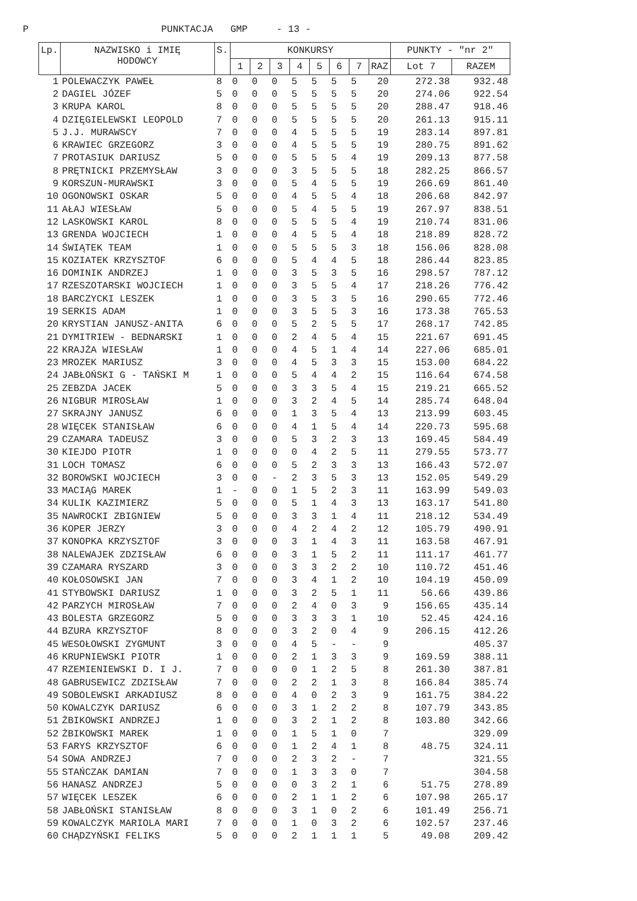P PUNKTACJA GMP - 13 -
| Lp. | NAZWISKO i IMIĘ HODOWCY | S. | KONKURSY | | | | | | | | PUNKTY - "nr 2" | |
| --- | --- | --- | --- | --- | --- | --- | --- | --- | --- | --- | --- | --- |
| | | | 1 | 2 | 3 | 4 | 5 | 6 | 7 | RAZ | Lot 7 | RAZEM |
| 1 | POLEWACZYK PAWEŁ | 8 | 0 | 0 | 0 | 5 | 5 | 5 | 5 | 20 | 272.38 | 932.48 |
| 2 | DAGIEL JÓZEF | 5 | 0 | 0 | 0 | 5 | 5 | 5 | 5 | 20 | 274.06 | 922.54 |
| 3 | KRUPA KAROL | 8 | 0 | 0 | 0 | 5 | 5 | 5 | 5 | 20 | 288.47 | 918.46 |
| 4 | DZIĘGIELEWSKI LEOPOLD | 7 | 0 | 0 | 0 | 5 | 5 | 5 | 5 | 20 | 261.13 | 915.11 |
| 5 | J.J. MURAWSCY | 7 | 0 | 0 | 0 | 4 | 5 | 5 | 5 | 19 | 283.14 | 897.81 |
| 6 | KRAWIEC GRZEGORZ | 3 | 0 | 0 | 0 | 4 | 5 | 5 | 5 | 19 | 280.75 | 891.62 |
| 7 | PROTASIUK DARIUSZ | 5 | 0 | 0 | 0 | 5 | 5 | 5 | 4 | 19 | 209.13 | 877.58 |
| 8 | PRĘTNICKI PRZEMYSŁAW | 3 | 0 | 0 | 0 | 3 | 5 | 5 | 5 | 18 | 282.25 | 866.57 |
| 9 | KORSZUN-MURAWSKI | 3 | 0 | 0 | 0 | 5 | 4 | 5 | 5 | 19 | 266.69 | 861.40 |
| 10 | OGONOWSKI OSKAR | 5 | 0 | 0 | 0 | 4 | 5 | 5 | 4 | 18 | 206.68 | 842.97 |
| 11 | AŁAJ WIESŁAW | 5 | 0 | 0 | 0 | 5 | 4 | 5 | 5 | 19 | 267.97 | 838.51 |
| 12 | LASKOWSKI KAROL | 8 | 0 | 0 | 0 | 5 | 5 | 5 | 4 | 19 | 210.74 | 831.06 |
| 13 | GRENDA WOJCIECH | 1 | 0 | 0 | 0 | 4 | 5 | 5 | 4 | 18 | 218.89 | 828.72 |
| 14 | ŚWIĄTEK TEAM | 1 | 0 | 0 | 0 | 5 | 5 | 5 | 3 | 18 | 156.06 | 828.08 |
| 15 | KOZIATEK KRZYSZTOF | 6 | 0 | 0 | 0 | 5 | 4 | 4 | 5 | 18 | 286.44 | 823.85 |
| 16 | DOMINIK ANDRZEJ | 1 | 0 | 0 | 0 | 3 | 5 | 3 | 5 | 16 | 298.57 | 787.12 |
| 17 | RZESZOTARSKI WOJCIECH | 1 | 0 | 0 | 0 | 3 | 5 | 5 | 4 | 17 | 218.26 | 776.42 |
| 18 | BARCZYCKI LESZEK | 1 | 0 | 0 | 0 | 3 | 5 | 3 | 5 | 16 | 290.65 | 772.46 |
| 19 | SERKIS ADAM | 1 | 0 | 0 | 0 | 3 | 5 | 5 | 3 | 16 | 173.38 | 765.53 |
| 20 | KRYSTIAN JANUSZ-ANITA | 6 | 0 | 0 | 0 | 5 | 2 | 5 | 5 | 17 | 268.17 | 742.85 |
| 21 | DYMITRIEW - BEDNARSKI | 1 | 0 | 0 | 0 | 2 | 4 | 5 | 4 | 15 | 221.67 | 691.45 |
| 22 | KRAJŻA WIESŁAW | 1 | 0 | 0 | 0 | 4 | 5 | 1 | 4 | 14 | 227.06 | 685.01 |
| 23 | MROZEK MARIUSZ | 3 | 0 | 0 | 0 | 4 | 5 | 3 | 3 | 15 | 153.00 | 684.22 |
| 24 | JABŁOŃSKI G - TAŃSKI M | 1 | 0 | 0 | 0 | 5 | 4 | 4 | 2 | 15 | 116.64 | 674.58 |
| 25 | ZEBZDA JACEK | 5 | 0 | 0 | 0 | 3 | 3 | 5 | 4 | 15 | 219.21 | 665.52 |
| 26 | NIGBUR MIROSŁAW | 1 | 0 | 0 | 0 | 3 | 2 | 4 | 5 | 14 | 285.74 | 648.04 |
| 27 | SKRAJNY JANUSZ | 6 | 0 | 0 | 0 | 1 | 3 | 5 | 4 | 13 | 213.99 | 603.45 |
| 28 | WIĘCEK STANISŁAW | 6 | 0 | 0 | 0 | 4 | 1 | 5 | 4 | 14 | 220.73 | 595.68 |
| 29 | CZAMARA TADEUSZ | 3 | 0 | 0 | 0 | 5 | 3 | 2 | 3 | 13 | 169.45 | 584.49 |
| 30 | KIEJDO PIOTR | 1 | 0 | 0 | 0 | 0 | 4 | 2 | 5 | 11 | 279.55 | 573.77 |
| 31 | LOCH TOMASZ | 6 | 0 | 0 | 0 | 5 | 2 | 3 | 3 | 13 | 166.43 | 572.07 |
| 32 | BOROWSKI WOJCIECH | 3 | 0 | 0 | - | 2 | 3 | 5 | 3 | 13 | 152.05 | 549.29 |
| 33 | MACIĄG MAREK | 1 | - | 0 | 0 | 1 | 5 | 2 | 3 | 11 | 163.99 | 549.03 |
| 34 | KULIK KAZIMIERZ | 5 | 0 | 0 | 0 | 5 | 1 | 4 | 3 | 13 | 163.17 | 541.80 |
| 35 | NAWROCKI ZBIGNIEW | 5 | 0 | 0 | 0 | 3 | 3 | 1 | 4 | 11 | 218.12 | 534.49 |
| 36 | KOPER JERZY | 3 | 0 | 0 | 0 | 4 | 2 | 4 | 2 | 12 | 105.79 | 490.91 |
| 37 | KONOPKA KRZYSZTOF | 3 | 0 | 0 | 0 | 3 | 1 | 4 | 3 | 11 | 163.58 | 467.91 |
| 38 | NALEWAJEK ZDZISŁAW | 6 | 0 | 0 | 0 | 3 | 1 | 5 | 2 | 11 | 111.17 | 461.77 |
| 39 | CZAMARA RYSZARD | 3 | 0 | 0 | 0 | 3 | 3 | 2 | 2 | 10 | 110.72 | 451.46 |
| 40 | KOŁOSOWSKI JAN | 7 | 0 | 0 | 0 | 3 | 4 | 1 | 2 | 10 | 104.19 | 450.09 |
| 41 | STYBOWSKI DARIUSZ | 1 | 0 | 0 | 0 | 3 | 2 | 5 | 1 | 11 | 56.66 | 439.86 |
| 42 | PARZYCH MIROSŁAW | 7 | 0 | 0 | 0 | 2 | 4 | 0 | 3 | 9 | 156.65 | 435.14 |
| 43 | BOLESTA GRZEGORZ | 5 | 0 | 0 | 0 | 3 | 3 | 3 | 1 | 10 | 52.45 | 424.16 |
| 44 | BZURA KRZYSZTOF | 8 | 0 | 0 | 0 | 3 | 2 | 0 | 4 | 9 | 206.15 | 412.26 |
| 45 | WESOŁOWSKI ZYGMUNT | 3 | 0 | 0 | 0 | 4 | 5 | - | - | 9 | | 405.37 |
| 46 | KRUPNIEWSKI PIOTR | 1 | 0 | 0 | 0 | 2 | 1 | 3 | 3 | 9 | 169.59 | 388.11 |
| 47 | RZEMIENIEWSKI D. I J. | 7 | 0 | 0 | 0 | 0 | 1 | 2 | 5 | 8 | 261.30 | 387.81 |
| 48 | GABRUSEWICZ ZDZISŁAW | 7 | 0 | 0 | 0 | 2 | 2 | 1 | 3 | 8 | 166.84 | 385.74 |
| 49 | SOBOLEWSKI ARKADIUSZ | 8 | 0 | 0 | 0 | 4 | 0 | 2 | 3 | 9 | 161.75 | 384.22 |
| 50 | KOWALCZYK DARIUSZ | 6 | 0 | 0 | 0 | 3 | 1 | 2 | 2 | 8 | 107.79 | 343.85 |
| 51 | ŻBIKOWSKI ANDRZEJ | 1 | 0 | 0 | 0 | 3 | 2 | 1 | 2 | 8 | 103.80 | 342.66 |
| 52 | ŻBIKOWSKI MAREK | 1 | 0 | 0 | 0 | 1 | 5 | 1 | 0 | 7 | | 329.09 |
| 53 | FARYS KRZYSZTOF | 6 | 0 | 0 | 0 | 1 | 2 | 4 | 1 | 8 | 48.75 | 324.11 |
| 54 | SOWA ANDRZEJ | 7 | 0 | 0 | 0 | 2 | 3 | 2 | - | 7 | | 321.55 |
| 55 | STAŃCZAK DAMIAN | 7 | 0 | 0 | 0 | 1 | 3 | 3 | 0 | 7 | | 304.58 |
| 56 | HANASZ ANDRZEJ | 5 | 0 | 0 | 0 | 0 | 3 | 2 | 1 | 6 | 51.75 | 278.89 |
| 57 | WIĘCEK LESZEK | 6 | 0 | 0 | 0 | 2 | 1 | 1 | 2 | 6 | 107.98 | 265.17 |
| 58 | JABŁOŃSKI STANISŁAW | 8 | 0 | 0 | 0 | 3 | 1 | 0 | 2 | 6 | 101.49 | 256.71 |
| 59 | KOWALCZYK MARIOLA MARI | 7 | 0 | 0 | 0 | 1 | 0 | 3 | 2 | 6 | 102.57 | 237.46 |
| 60 | CHĄDZYŃSKI FELIKS | 5 | 0 | 0 | 0 | 2 | 1 | 1 | 1 | 5 | 49.08 | 209.42 |